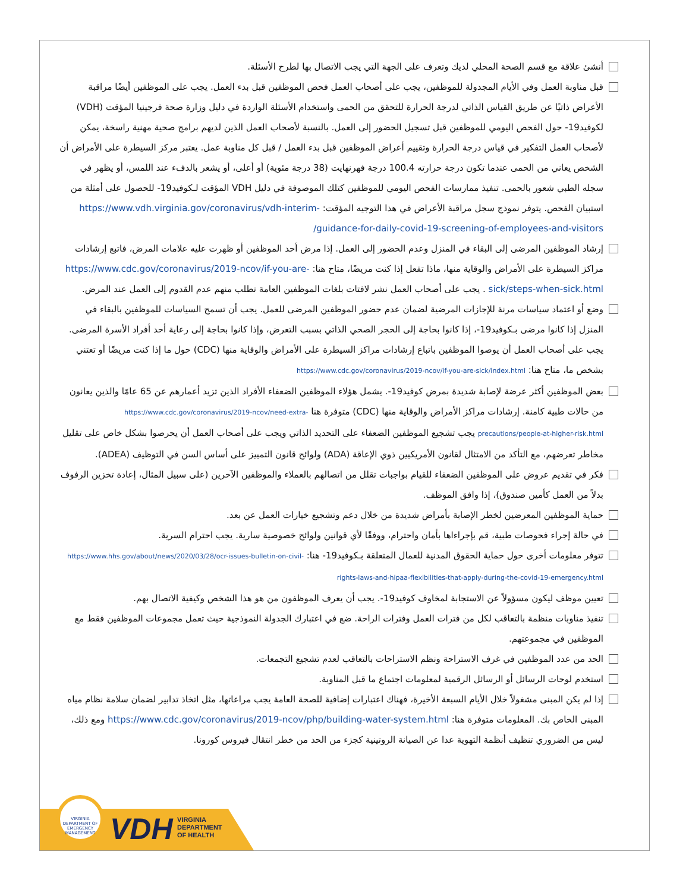أنشئ علاقة مع قسم الصحة المحلي لديك وتعرف على الجهة التي يجب الاتصال بها لطرح الأسئلة.
قبل مناوبة العمل وفي الأيام المجدولة للموظفين، يجب على أصحاب العمل فحص الموظفين قبل بدء العمل. يجب على الموظفين أيضًا مراقبة الأعراض ذاتيًا عن طريق القياس الذاتي لدرجة الحرارة للتحقق من الحمى واستخدام الأسئلة الواردة في دليل وزارة صحة فرجينيا المؤقت (VDH) لكوفيد19- حول الفحص اليومي للموظفين قبل تسجيل الحضور إلى العمل. بالنسبة لأصحاب العمل الذين لديهم برامج صحية مهنية راسخة، يمكن لأصحاب العمل التفكير في قياس درجة الحرارة وتقييم أعراض الموظفين قبل بدء العمل / قبل كل مناوبة عمل. يعتبر مركز السيطرة على الأمراض أن الشخص يعاني من الحمى عندما تكون درجة حرارته 100.4 درجة فهرنهايت (38 درجة مئوية) أو أعلى، أو يشعر بالدفء عند اللمس، أو يظهر في سجله الطبي شعور بالحمى. تنفيذ ممارسات الفحص اليومي للموظفين كتلك الموصوفة في دليل VDH المؤقت لـكوفيد19- للحصول على أمثلة من استبيان الفحص. يتوفر نموذج سجل مراقبة الأعراض في هذا التوجيه المؤقت: https://www.vdh.virginia.gov/coronavirus/vdh-interim-guidance-for-daily-covid-19-screening-of-employees-and-visitors/
إرشاد الموظفين المرضى إلى البقاء في المنزل وعدم الحضور إلى العمل. إذا مرض أحد الموظفين أو ظهرت عليه علامات المرض، فاتبع إرشادات مراكز السيطرة على الأمراض والوقاية منها، ماذا تفعل إذا كنت مريضًا، متاح هنا: https://www.cdc.gov/coronavirus/2019-ncov/if-you-are-sick/steps-when-sick.html . يجب على أصحاب العمل نشر لافتات بلغات الموظفين العامة تطلب منهم عدم القدوم إلى العمل عند المرض.
وضع أو اعتماد سياسات مرنة للإجازات المرضية لضمان عدم حضور الموظفين المرضى للعمل. يجب أن تسمح السياسات للموظفين بالبقاء في المنزل إذا كانوا مرضى بـكوفيد19-، إذا كانوا بحاجة إلى الحجر الصحي الذاتي بسبب التعرض، وإذا كانوا بحاجة إلى رعاية أحد أفراد الأسرة المرضى. يجب على أصحاب العمل أن يوصوا الموظفين باتباع إرشادات مراكز السيطرة على الأمراض والوقاية منها (CDC) حول ما إذا كنت مريضًا أو تعتني بشخص ما، متاح هنا: https://www.cdc.gov/coronavirus/2019-ncov/if-you-are-sick/index.html
بعض الموظفين أكثر عرضة لإصابة شديدة بمرض كوفيد19-. يشمل هؤلاء الموظفين الضعفاء الأفراد الذين تزيد أعمارهم عن 65 عامًا والذين يعانون من حالات طبية كامنة. إرشادات مراكز الأمراض والوقاية منها (CDC) متوفرة هنا https://www.cdc.gov/coronavirus/2019-ncov/need-extra-precautions/people-at-higher-risk.html يجب تشجيع الموظفين الضعفاء على التحديد الذاتي ويجب على أصحاب العمل أن يحرصوا بشكل خاص على تقليل مخاطر تعرضهم، مع التأكد من الامتثال لقانون الأمريكيين ذوي الإعاقة (ADA) ولوائح قانون التمييز على أساس السن في التوظيف (ADEA).
فكر في تقديم عروض على الموظفين الضعفاء للقيام بواجبات تقلل من اتصالهم بالعملاء والموظفين الآخرين (على سبيل المثال، إعادة تخزين الرفوف بدلاً من العمل كأمين صندوق)، إذا وافق الموظف.
حماية الموظفين المعرضين لخطر الإصابة بأمراض شديدة من خلال دعم وتشجيع خيارات العمل عن بعد.
في حالة إجراء فحوصات طبية، قم بإجراءاها بأمان واحترام، ووفقًا لأي قوانين ولوائح خصوصية سارية. يجب احترام السرية.
تتوفر معلومات أخرى حول حماية الحقوق المدنية للعمال المتعلقة بـكوفيد19- هنا: https://www.hhs.gov/about/news/2020/03/28/ocr-issues-bulletin-on-civil-rights-laws-and-hipaa-flexibilities-that-apply-during-the-covid-19-emergency.html
تعيين موظف ليكون مسؤولاً عن الاستجابة لمخاوف كوفيد19-. يجب أن يعرف الموظفون من هو هذا الشخص وكيفية الاتصال بهم.
تنفيذ مناوبات منظمة بالتعاقب لكل من فترات العمل وفترات الراحة. ضع في اعتبارك الجدولة النموذجية حيث تعمل مجموعات الموظفين فقط مع الموظفين في مجموعتهم.
الحد من عدد الموظفين في غرف الاستراحة ونظم الاستراحات بالتعاقب لعدم تشجيع التجمعات.
استخدم لوحات الرسائل أو الرسائل الرقمية لمعلومات اجتماع ما قبل المناوبة.
إذا لم يكن المبنى مشغولاً خلال الأيام السبعة الأخيرة، فهناك اعتبارات إضافية للصحة العامة يجب مراعاتها، مثل اتخاذ تدابير لضمان سلامة نظام مياه المبنى الخاص بك. المعلومات متوفرة هنا: https://www.cdc.gov/coronavirus/2019-ncov/php/building-water-system.html ومع ذلك، ليس من الضروري تنظيف أنظمة التهوية عدا عن الصيانة الروتينية كجزء من الحد من خطر انتقال فيروس كورونا.
VIRGINIA DEPARTMENT OF EMERGENCY MANAGEMENT
VDH
VIRGINIA
DEPARTMENT
OF HEALTH